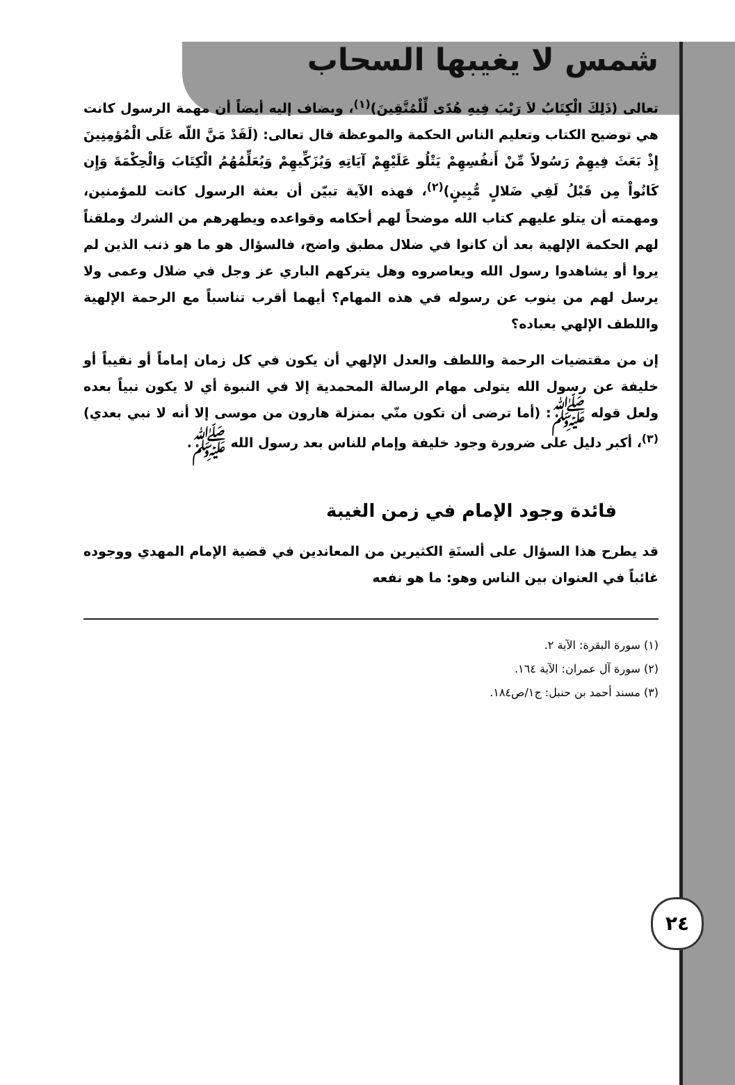شمس لا يغيبها السحاب
تعالى (ذَلِكَ الْكِتَابُ لاَ رَيْبَ فِيهِ هُدًى لِّلْمُتَّقِينَ)<sup>(١)</sup>، ويضاف إليه أيضاً أن مهمة الرسول كانت هي توضيح الكتاب وتعليم الناس الحكمة والموعظة قال تعالى: (لَقَدْ مَنَّ اللّه عَلَى الْمُؤمِنِينَ إِذْ بَعَثَ فِيهِمْ رَسُولاً مِّنْ أَنفُسِهِمْ يَتْلُو عَلَيْهِمْ آيَاتِهِ وَيُزَكِّيهِمْ وَيُعَلِّمُهُمُ الْكِتَابَ وَالْحِكْمَةَ وَإِن كَانُواْ مِن قَبْلُ لَفِي ضَلالٍ مُّبِينٍ)<sup>(٢)</sup>، فهذه الآية تبيّن أن بعثة الرسول كانت للمؤمنين، ومهمته أن يتلو عليهم كتاب الله موضحاً لهم أحكامه وقواعده ويطهرهم من الشرك وملقناً لهم الحكمة الإلهية بعد أن كانوا في ضلال مطبق واضح، فالسؤال هو ما هو ذنب الذين لم يروا أو يشاهدوا رسول الله ويعاصروه وهل يتركهم الباري عز وجل في ضلال وعمى ولا يرسل لهم من ينوب عن رسوله في هذه المهام؟ أيهما أقرب تناسباً مع الرحمة الإلهية واللطف الإلهي بعباده؟
إن من مقتضيات الرحمة واللطف والعدل الإلهي أن يكون في كل زمان إماماً أو نقيباً أو خليفة عن رسول الله يتولى مهام الرسالة المحمدية إلا في النبوة أي لا يكون نبياً بعده ولعل قوله ﷺ: (أما ترضى أن تكون منّي بمنزلة هارون من موسى إلا أنه لا نبي بعدي)<sup>(٣)</sup>، أكبر دليل على ضرورة وجود خليفة وإمام للناس بعد رسول الله ﷺ.
فائدة وجود الإمام في زمن الغيبة
قد يطرح هذا السؤال على ألسنَةِ الكثيرين من المعاندين في قضية الإمام المهدي ووجوده غائباً في العنوان بين الناس وهو: ما هو نفعه
(١) سورة البقرة: الآية ٢.
(٢) سورة آل عمران: الآية ١٦٤.
(٣) مسند أحمد بن حنبل: ج١/ص١٨٤.
٢٤